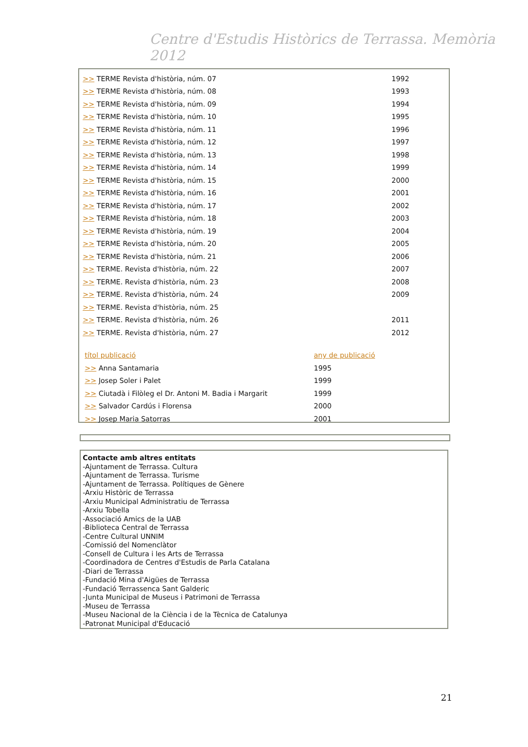Centre d'Estudis Històrics de Terrassa. Memòria 2012
| >> TERME Revista d'història, núm. 07 | 1992 |
| >> TERME Revista d'història, núm. 08 | 1993 |
| >> TERME Revista d'història, núm. 09 | 1994 |
| >> TERME Revista d'història, núm. 10 | 1995 |
| >> TERME Revista d'història, núm. 11 | 1996 |
| >> TERME Revista d'història, núm. 12 | 1997 |
| >> TERME Revista d'història, núm. 13 | 1998 |
| >> TERME Revista d'història, núm. 14 | 1999 |
| >> TERME Revista d'història, núm. 15 | 2000 |
| >> TERME Revista d'història, núm. 16 | 2001 |
| >> TERME Revista d'història, núm. 17 | 2002 |
| >> TERME Revista d'història, núm. 18 | 2003 |
| >> TERME Revista d'història, núm. 19 | 2004 |
| >> TERME Revista d'història, núm. 20 | 2005 |
| >> TERME Revista d'història, núm. 21 | 2006 |
| >> TERME. Revista d'història, núm. 22 | 2007 |
| >> TERME. Revista d'història, núm. 23 | 2008 |
| >> TERME. Revista d'història, núm. 24 | 2009 |
| >> TERME. Revista d'història, núm. 25 | |
| >> TERME. Revista d'història, núm. 26 | 2011 |
| >> TERME. Revista d'història, núm. 27 | 2012 |
| títol publicació | any de publicació |
| >> Anna Santamaria | 1995 |
| >> Josep Soler i Palet | 1999 |
| >> Ciutadà i Filòleg el Dr. Antoni M. Badia i Margarit | 1999 |
| >> Salvador Cardús i Florensa | 2000 |
| >> Josep Maria Satorras | 2001 |
Contacte amb altres entitats
-Ajuntament de Terrassa. Cultura
-Ajuntament de Terrassa. Turisme
-Ajuntament de Terrassa. Polítiques de Gènere
-Arxiu Històric de Terrassa
-Arxiu Municipal Administratiu de Terrassa
-Arxiu Tobella
-Associació Amics de la UAB
-Biblioteca Central de Terrassa
-Centre Cultural UNNIM
-Comissió del Nomenclàtor
-Consell de Cultura i les Arts de Terrassa
-Coordinadora de Centres d'Estudis de Parla Catalana
-Diari de Terrassa
-Fundació Mina d'Aigües de Terrassa
-Fundació Terrassenca Sant Galderic
-Junta Municipal de Museus i Patrimoni de Terrassa
-Museu de Terrassa
-Museu Nacional de la Ciència i de la Tècnica de Catalunya
-Patronat Municipal d'Educació
21